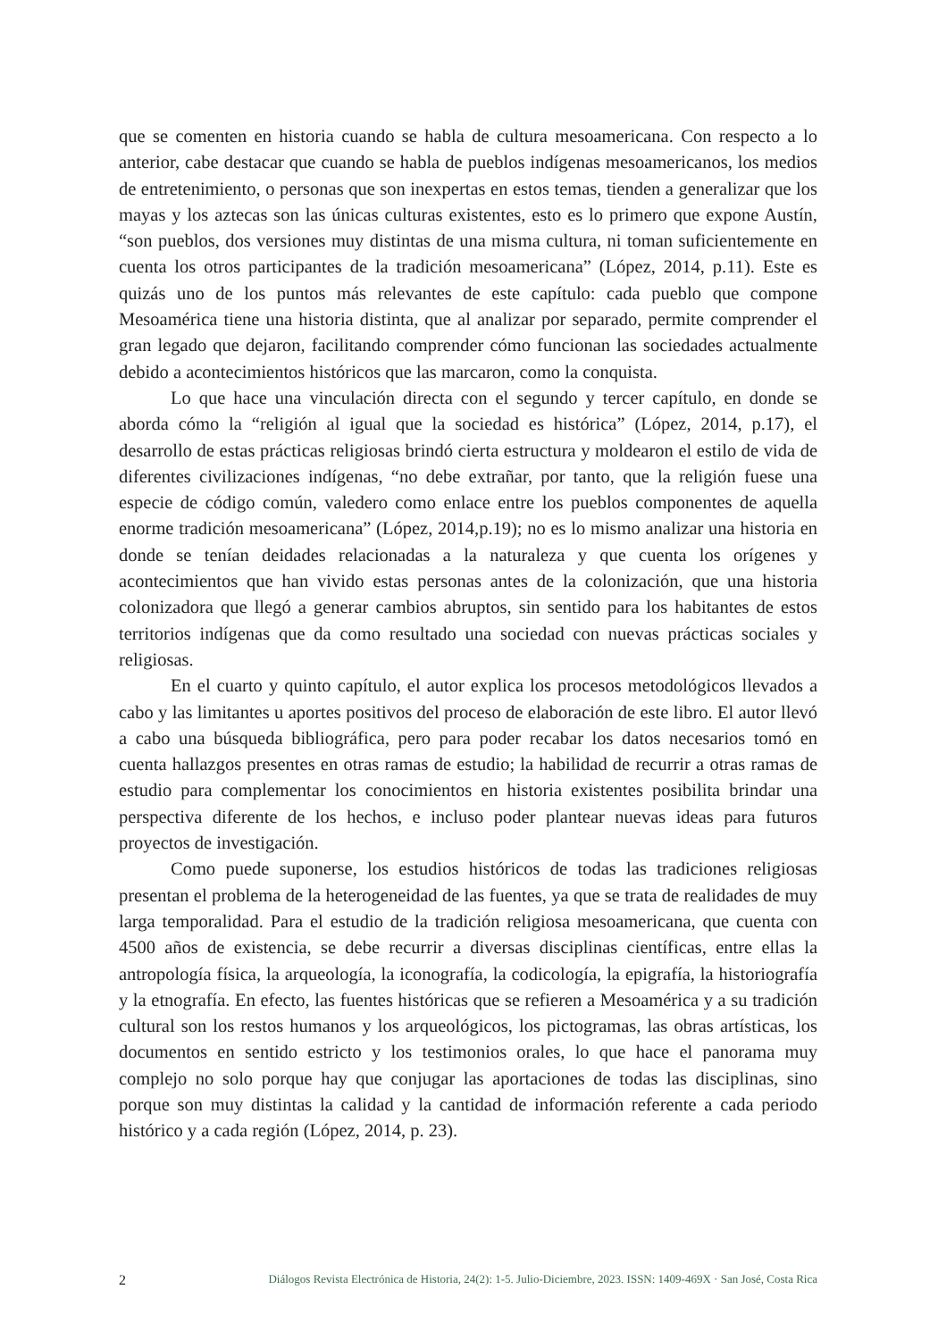que se comenten en historia cuando se habla de cultura mesoamericana. Con respecto a lo anterior, cabe destacar que cuando se habla de pueblos indígenas mesoamericanos, los medios de entretenimiento, o personas que son inexpertas en estos temas, tienden a generalizar que los mayas y los aztecas son las únicas culturas existentes, esto es lo primero que expone Austín, “son pueblos, dos versiones muy distintas de una misma cultura, ni toman suficientemente en cuenta los otros participantes de la tradición mesoamericana” (López, 2014, p.11). Este es quizás uno de los puntos más relevantes de este capítulo: cada pueblo que compone Mesoamérica tiene una historia distinta, que al analizar por separado, permite comprender el gran legado que dejaron, facilitando comprender cómo funcionan las sociedades actualmente debido a acontecimientos históricos que las marcaron, como la conquista.
Lo que hace una vinculación directa con el segundo y tercer capítulo, en donde se aborda cómo la “religión al igual que la sociedad es histórica” (López, 2014, p.17), el desarrollo de estas prácticas religiosas brindó cierta estructura y moldearon el estilo de vida de diferentes civilizaciones indígenas, “no debe extrañar, por tanto, que la religión fuese una especie de código común, valedero como enlace entre los pueblos componentes de aquella enorme tradición mesoamericana” (López, 2014,p.19); no es lo mismo analizar una historia en donde se tenían deidades relacionadas a la naturaleza y que cuenta los orígenes y acontecimientos que han vivido estas personas antes de la colonización, que una historia colonizadora que llegó a generar cambios abruptos, sin sentido para los habitantes de estos territorios indígenas que da como resultado una sociedad con nuevas prácticas sociales y religiosas.
En el cuarto y quinto capítulo, el autor explica los procesos metodológicos llevados a cabo y las limitantes u aportes positivos del proceso de elaboración de este libro. El autor llevó a cabo una búsqueda bibliográfica, pero para poder recabar los datos necesarios tomó en cuenta hallazgos presentes en otras ramas de estudio; la habilidad de recurrir a otras ramas de estudio para complementar los conocimientos en historia existentes posibilita brindar una perspectiva diferente de los hechos, e incluso poder plantear nuevas ideas para futuros proyectos de investigación.
Como puede suponerse, los estudios históricos de todas las tradiciones religiosas presentan el problema de la heterogeneidad de las fuentes, ya que se trata de realidades de muy larga temporalidad. Para el estudio de la tradición religiosa mesoamericana, que cuenta con 4500 años de existencia, se debe recurrir a diversas disciplinas científicas, entre ellas la antropología física, la arqueología, la iconografía, la codicología, la epigrafía, la historiografía y la etnografía. En efecto, las fuentes históricas que se refieren a Mesoamérica y a su tradición cultural son los restos humanos y los arqueológicos, los pictogramas, las obras artísticas, los documentos en sentido estricto y los testimonios orales, lo que hace el panorama muy complejo no solo porque hay que conjugar las aportaciones de todas las disciplinas, sino porque son muy distintas la calidad y la cantidad de información referente a cada periodo histórico y a cada región (López, 2014, p. 23).
2 Diálogos Revista Electrónica de Historia, 24(2): 1-5. Julio-Diciembre, 2023. ISSN: 1409-469X · San José, Costa Rica